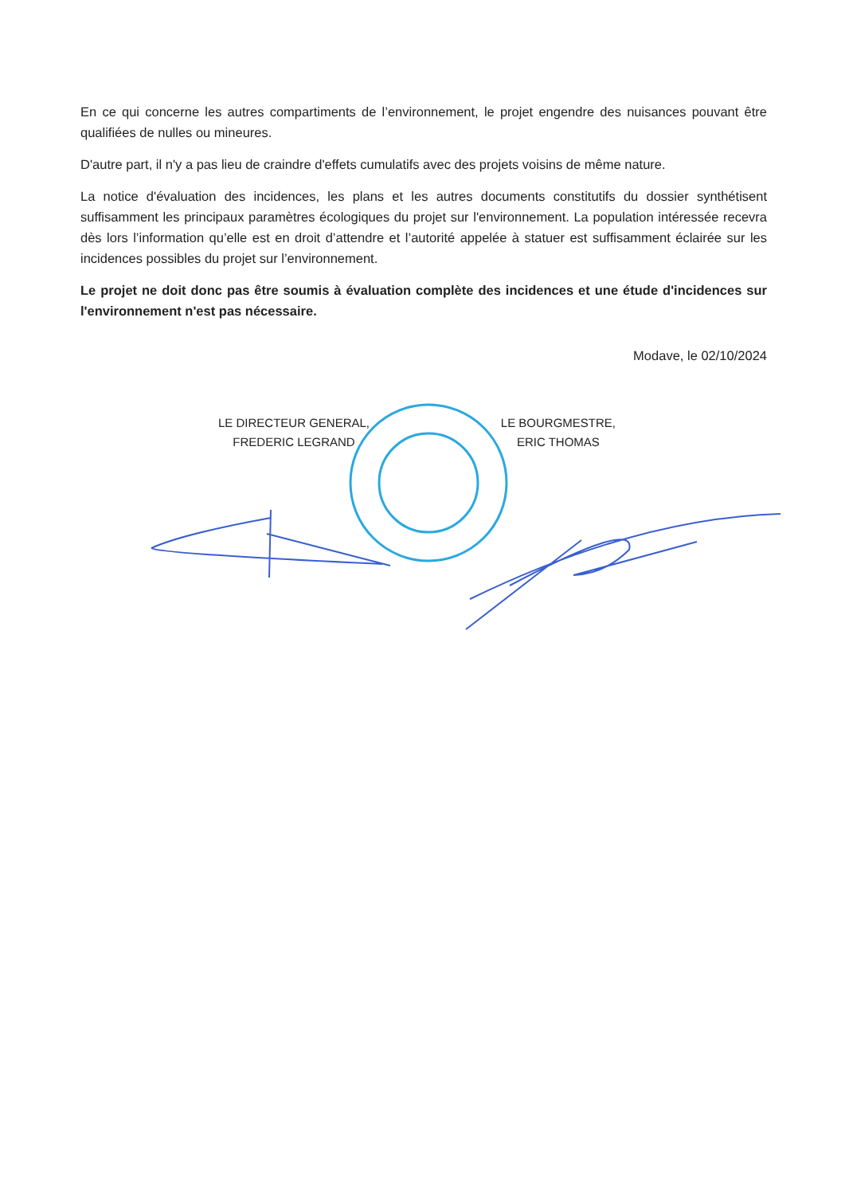En ce qui concerne les autres compartiments de l’environnement, le projet engendre des nuisances pouvant être qualifiées de nulles ou mineures.
D'autre part, il n'y a pas lieu de craindre d'effets cumulatifs avec des projets voisins de même nature.
La notice d'évaluation des incidences, les plans et les autres documents constitutifs du dossier synthétisent suffisamment les principaux paramètres écologiques du projet sur l'environnement. La population intéressée recevra dès lors l’information qu’elle est en droit d’attendre et l’autorité appelée à statuer est suffisamment éclairée sur les incidences possibles du projet sur l’environnement.
Le projet ne doit donc pas être soumis à évaluation complète des incidences et une étude d'incidences sur l'environnement n'est pas nécessaire.
Modave, le 02/10/2024
LE DIRECTEUR GENERAL,
FREDERIC LEGRAND
LE BOURGMESTRE,
ERIC THOMAS